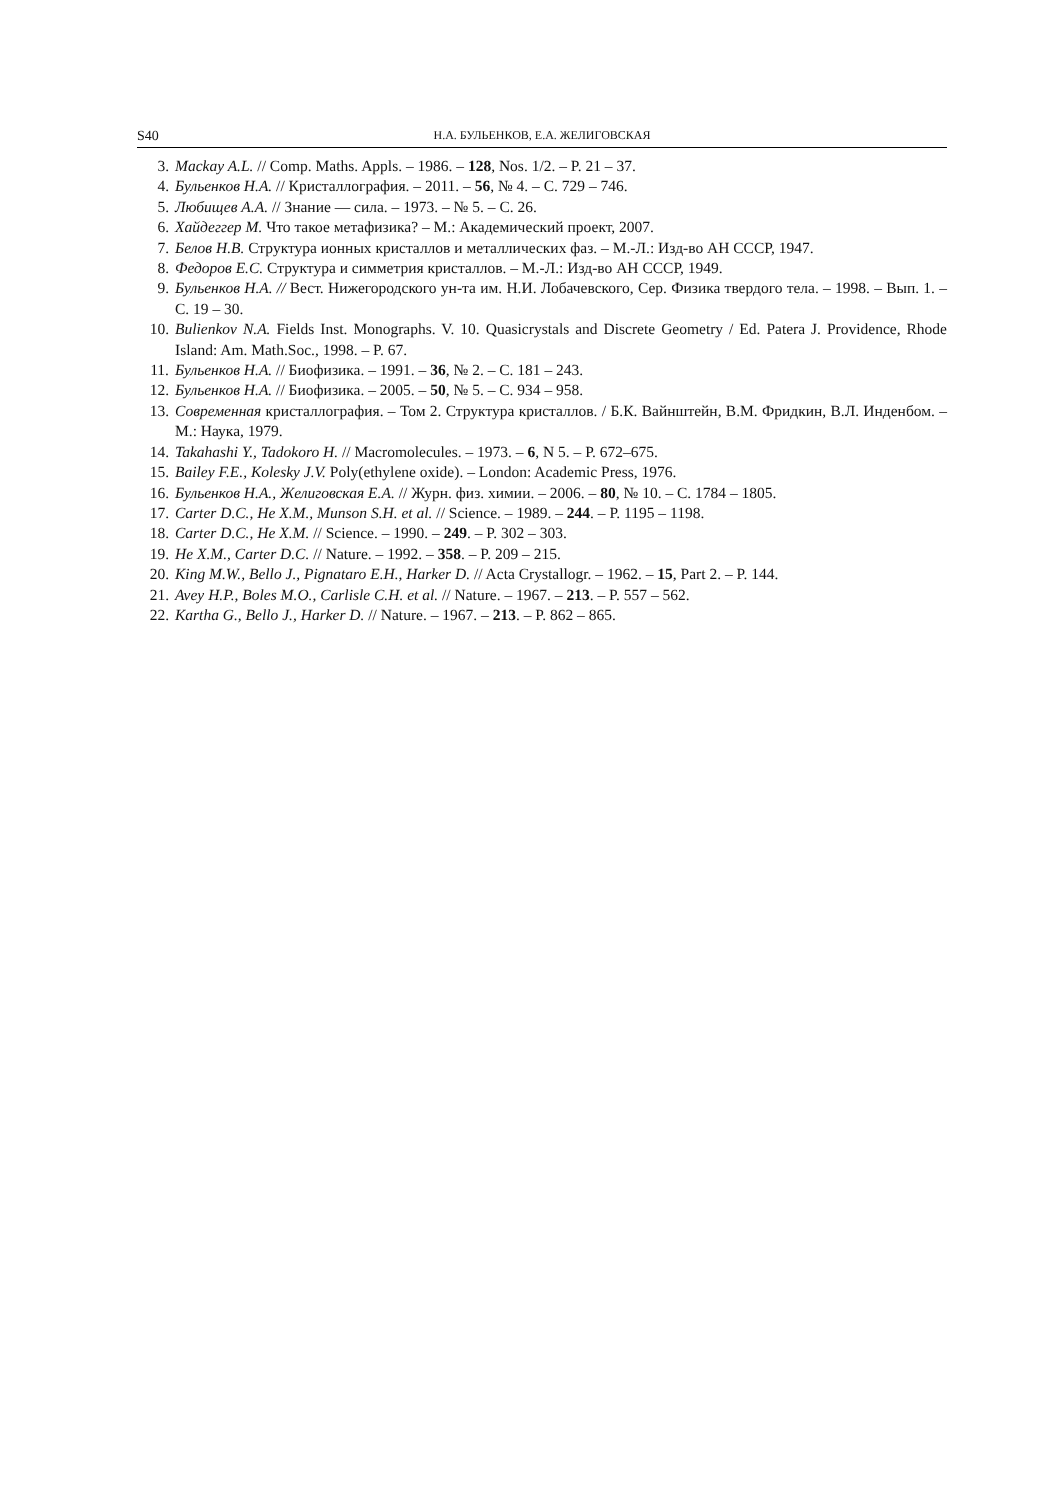S40 Н.А. БУЛЬЕНКОВ, Е.А. ЖЕЛИГОВСКАЯ
3. Mackay A.L. // Comp. Maths. Appls. – 1986. – 128, Nos. 1/2. – P. 21 – 37.
4. Бульенков Н.А. // Кристаллография. – 2011. – 56, № 4. – С. 729 – 746.
5. Любищев А.А. // Знание — сила. – 1973. – № 5. – С. 26.
6. Хайдеггер М. Что такое метафизика? – М.: Академический проект, 2007.
7. Белов Н.В. Структура ионных кристаллов и металлических фаз. – М.-Л.: Изд-во АН СССР, 1947.
8. Федоров Е.С. Структура и симметрия кристаллов. – М.-Л.: Изд-во АН СССР, 1949.
9. Бульенков Н.А. // Вест. Нижегородского ун-та им. Н.И. Лобачевского, Сер. Физика твердого тела. – 1998. – Вып. 1. – С. 19 – 30.
10. Bulienkov N.A. Fields Inst. Monographs. V. 10. Quasicrystals and Discrete Geometry / Ed. Patera J. Providence, Rhode Island: Am. Math.Soc., 1998. – P. 67.
11. Бульенков Н.А. // Биофизика. – 1991. – 36, № 2. – С. 181 – 243.
12. Бульенков Н.А. // Биофизика. – 2005. – 50, № 5. – С. 934 – 958.
13. Современная кристаллография. – Том 2. Структура кристаллов. / Б.К. Вайнштейн, В.М. Фридкин, В.Л. Инденбом. – М.: Наука, 1979.
14. Takahashi Y., Tadokoro H. // Macromolecules. – 1973. – 6, N 5. – P. 672–675.
15. Bailey F.E., Kolesky J.V. Poly(ethylene oxide). – London: Academic Press, 1976.
16. Бульенков Н.А., Желиговская Е.А. // Журн. физ. химии. – 2006. – 80, № 10. – С. 1784 – 1805.
17. Carter D.C., He X.M., Munson S.H. et al. // Science. – 1989. – 244. – P. 1195 – 1198.
18. Carter D.C., He X.M. // Science. – 1990. – 249. – P. 302 – 303.
19. He X.M., Carter D.C. // Nature. – 1992. – 358. – P. 209 – 215.
20. King M.W., Bello J., Pignataro E.H., Harker D. // Acta Crystallogr. – 1962. – 15, Part 2. – P. 144.
21. Avey H.P., Boles M.O., Carlisle C.H. et al. // Nature. – 1967. – 213. – P. 557 – 562.
22. Kartha G., Bello J., Harker D. // Nature. – 1967. – 213. – P. 862 – 865.